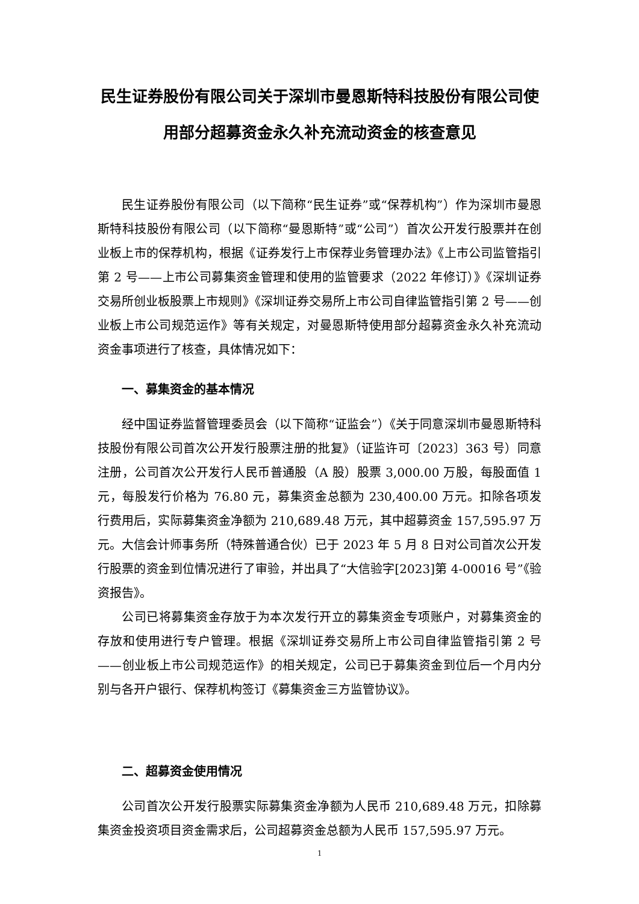民生证券股份有限公司关于深圳市曼恩斯特科技股份有限公司使用部分超募资金永久补充流动资金的核查意见
民生证券股份有限公司（以下简称“民生证券”或“保荐机构”）作为深圳市曼恩斯特科技股份有限公司（以下简称“曼恩斯特”或“公司”）首次公开发行股票并在创业板上市的保荐机构，根据《证券发行上市保荐业务管理办法》《上市公司监管指引第 2 号——上市公司募集资金管理和使用的监管要求（2022 年修订）》《深圳证券交易所创业板股票上市规则》《深圳证券交易所上市公司自律监管指引第 2 号——创业板上市公司规范运作》等有关规定，对曼恩斯特使用部分超募资金永久补充流动资金事项进行了核查，具体情况如下：
一、募集资金的基本情况
经中国证券监督管理委员会（以下简称“证监会”）《关于同意深圳市曼恩斯特科技股份有限公司首次公开发行股票注册的批复》（证监许可〔2023〕363 号）同意注册，公司首次公开发行人民币普通股（A 股）股票 3,000.00 万股，每股面值 1 元，每股发行价格为 76.80 元，募集资金总额为 230,400.00 万元。扣除各项发行费用后，实际募集资金净额为 210,689.48 万元，其中超募资金 157,595.97 万元。大信会计师事务所（特殊普通合伙）已于 2023 年 5 月 8 日对公司首次公开发行股票的资金到位情况进行了审验，并出具了“大信验字[2023]第 4-00016 号”《验资报告》。
公司已将募集资金存放于为本次发行开立的募集资金专项账户，对募集资金的存放和使用进行专户管理。根据《深圳证券交易所上市公司自律监管指引第 2 号——创业板上市公司规范运作》的相关规定，公司已于募集资金到位后一个月内分别与各开户银行、保荐机构签订《募集资金三方监管协议》。
二、超募资金使用情况
公司首次公开发行股票实际募集资金净额为人民币 210,689.48 万元，扣除募集资金投资项目资金需求后，公司超募资金总额为人民币 157,595.97 万元。
1